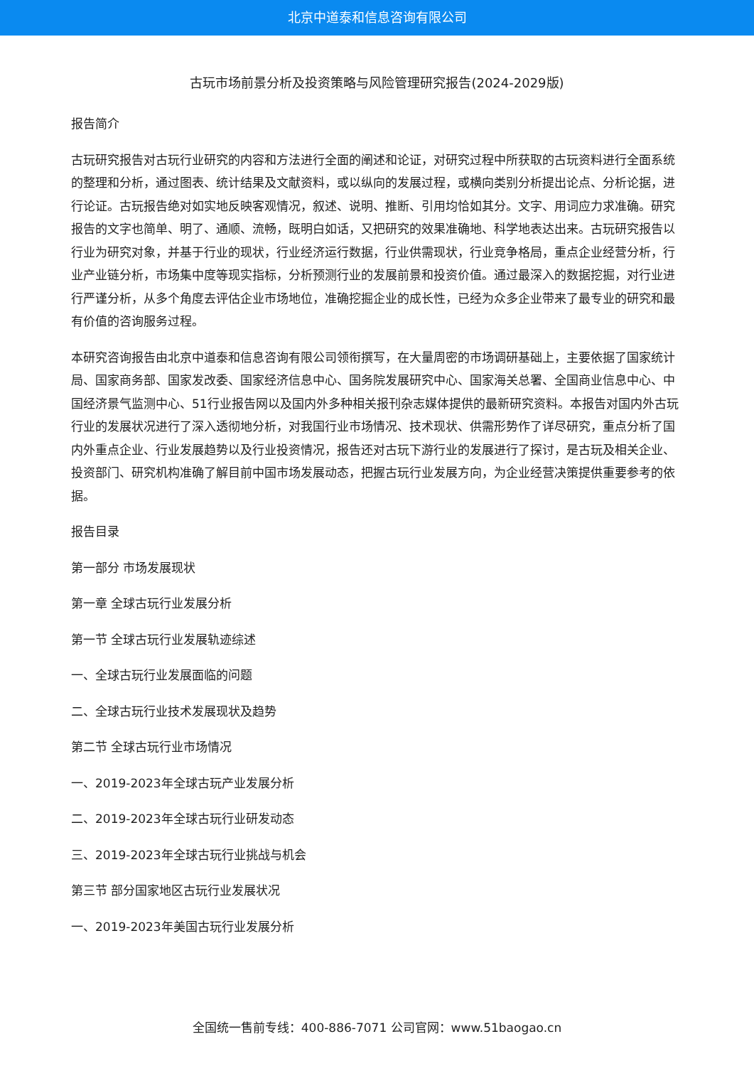北京中道泰和信息咨询有限公司
古玩市场前景分析及投资策略与风险管理研究报告(2024-2029版)
报告简介
古玩研究报告对古玩行业研究的内容和方法进行全面的阐述和论证，对研究过程中所获取的古玩资料进行全面系统的整理和分析，通过图表、统计结果及文献资料，或以纵向的发展过程，或横向类别分析提出论点、分析论据，进行论证。古玩报告绝对如实地反映客观情况，叙述、说明、推断、引用均恰如其分。文字、用词应力求准确。研究报告的文字也简单、明了、通顺、流畅，既明白如话，又把研究的效果准确地、科学地表达出来。古玩研究报告以行业为研究对象，并基于行业的现状，行业经济运行数据，行业供需现状，行业竞争格局，重点企业经营分析，行业产业链分析，市场集中度等现实指标，分析预测行业的发展前景和投资价值。通过最深入的数据挖掘，对行业进行严谨分析，从多个角度去评估企业市场地位，准确挖掘企业的成长性，已经为众多企业带来了最专业的研究和最有价值的咨询服务过程。
本研究咨询报告由北京中道泰和信息咨询有限公司领衔撰写，在大量周密的市场调研基础上，主要依据了国家统计局、国家商务部、国家发改委、国家经济信息中心、国务院发展研究中心、国家海关总署、全国商业信息中心、中国经济景气监测中心、51行业报告网以及国内外多种相关报刊杂志媒体提供的最新研究资料。本报告对国内外古玩行业的发展状况进行了深入透彻地分析，对我国行业市场情况、技术现状、供需形势作了详尽研究，重点分析了国内外重点企业、行业发展趋势以及行业投资情况，报告还对古玩下游行业的发展进行了探讨，是古玩及相关企业、投资部门、研究机构准确了解目前中国市场发展动态，把握古玩行业发展方向，为企业经营决策提供重要参考的依据。
报告目录
第一部分 市场发展现状
第一章 全球古玩行业发展分析
第一节 全球古玩行业发展轨迹综述
一、全球古玩行业发展面临的问题
二、全球古玩行业技术发展现状及趋势
第二节 全球古玩行业市场情况
一、2019-2023年全球古玩产业发展分析
二、2019-2023年全球古玩行业研发动态
三、2019-2023年全球古玩行业挑战与机会
第三节 部分国家地区古玩行业发展状况
一、2019-2023年美国古玩行业发展分析
全国统一售前专线：400-886-7071 公司官网：www.51baogao.cn